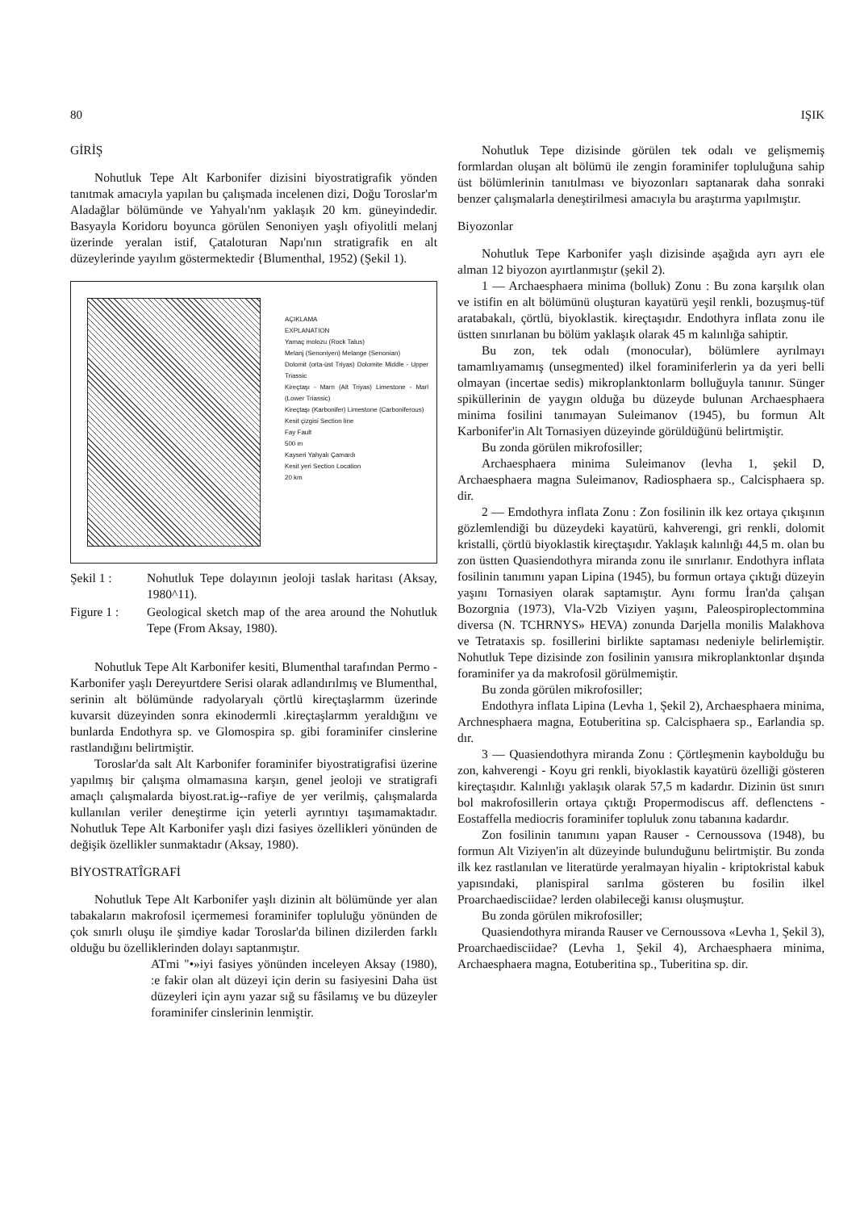80 IŞIK
GİRİŞ
Nohutluk Tepe Alt Karbonifer dizisini biyostratigrafik yönden tanıtmak amacıyla yapılan bu çalışmada incelenen dizi, Doğu Toroslar'm Aladağlar bölümünde ve Yahyalı'nm yaklaşık 20 km. güneyindedir. Basyayla Koridoru boyunca görülen Senoniyen yaşlı ofiyolitli melanj üzerinde yeralan istif, Çataloturan Napı'nın stratigrafik en alt düzeylerinde yayılım göstermektedir {Blumenthal, 1952) (Şekil 1).
AÇIKLAMA
EXPLANATION
Yamaç molozu (Rock Talus)
Melanj (Senoniyen) Melange (Senonian)
Dolomit (orta-üst Triyas) Dolomite Middle - Upper Triassic
Kireçtaşı - Marn (Alt Triyas) Limestone - Marl (Lower Triassic)
Kireçtaşı (Karbonifer) Limestone (Carboniferous)
Kesit çizgisi Section line
Fay Fault
500 m
Kayseri Yahyalı Çamardı
Kesit yeri Section Location
20 km
Şekil 1 : Nohutluk Tepe dolayının jeoloji taslak haritası (Aksay, 1980^11).
Figure 1 : Geological sketch map of the area around the Nohutluk Tepe (From Aksay, 1980).
Nohutluk Tepe Alt Karbonifer kesiti, Blumenthal tarafından Permo - Karbonifer yaşlı Dereyurtdere Serisi olarak adlandırılmış ve Blumenthal, serinin alt bölümünde radyolaryalı çörtlü kireçtaşlarmm üzerinde kuvarsit düzeyinden sonra ekinodermli .kireçtaşlarmm yeraldığını ve bunlarda Endothyra sp. ve Glomospira sp. gibi foraminifer cinslerine rastlandığını belirtmiştir.
Toroslar'da salt Alt Karbonifer foraminifer biyostratigrafisi üzerine yapılmış bir çalışma olmamasına karşın, genel jeoloji ve stratigrafi amaçlı çalışmalarda biyost.rat.ig--rafiye de yer verilmiş, çalışmalarda kullanılan veriler deneştirme için yeterli ayrıntıyı taşımamaktadır. Nohutluk Tepe Alt Karbonifer yaşlı dizi fasiyes özellikleri yönünden de değişik özellikler sunmaktadır (Aksay, 1980).
BİYOSTRATÎGRAFİ
Nohutluk Tepe Alt Karbonifer yaşlı dizinin alt bölümünde yer alan tabakaların makrofosil içermemesi foraminifer topluluğu yönünden de çok sınırlı oluşu ile şimdiye kadar Toroslar'da bilinen dizilerden farklı olduğu bu özelliklerinden dolayı saptanmıştır.
ATmi "•»iyi fasiyes yönünden inceleyen Aksay (1980), :e fakir olan alt düzeyi için derin su fasiyesini Daha üst düzeyleri için aynı yazar sığ su fâsilamış ve bu düzeyler foraminifer cinslerinin lenmiştir.
Nohutluk Tepe dizisinde görülen tek odalı ve gelişmemiş formlardan oluşan alt bölümü ile zengin foraminifer topluluğuna sahip üst bölümlerinin tanıtılması ve biyozonları saptanarak daha sonraki benzer çalışmalarla deneştirilmesi amacıyla bu araştırma yapılmıştır.
Biyozonlar
Nohutluk Tepe Karbonifer yaşlı dizisinde aşağıda ayrı ayrı ele alman 12 biyozon ayırtlanmıştır (şekil 2).
1 — Archaesphaera minima (bolluk) Zonu : Bu zona karşılık olan ve istifin en alt bölümünü oluşturan kayatürü yeşil renkli, bozuşmuş-tüf aratabakalı, çörtlü, biyoklastik. kireçtaşıdır. Endothyra inflata zonu ile üstten sınırlanan bu bölüm yaklaşık olarak 45 m kalınlığa sahiptir.
Bu zon, tek odalı (monocular), bölümlere ayrılmayı tamamlıyamamış (unsegmented) ilkel foraminiferlerin ya da yeri belli olmayan (incertae sedis) mikroplanktonlarm bolluğuyla tanınır. Sünger spiküllerinin de yaygın olduğa bu düzeyde bulunan Archaesphaera minima fosilini tanımayan Suleimanov (1945), bu formun Alt Karbonifer'in Alt Tornasiyen düzeyinde görüldüğünü belirtmiştir.
Bu zonda görülen mikrofosiller;
Archaesphaera minima Suleimanov (levha 1, şekil D, Archaesphaera magna Suleimanov, Radiosphaera sp., Calcisphaera sp. dir.
2 — Emdothyra inflata Zonu : Zon fosilinin ilk kez ortaya çıkışının gözlemlendiği bu düzeydeki kayatürü, kahverengi, gri renkli, dolomit kristalli, çörtlü biyoklastik kireçtaşıdır. Yaklaşık kalınlığı 44,5 m. olan bu zon üstten Quasiendothyra miranda zonu ile sınırlanır. Endothyra inflata fosilinin tanımını yapan Lipina (1945), bu formun ortaya çıktığı düzeyin yaşını Tornasiyen olarak saptamıştır. Aynı formu İran'da çalışan Bozorgnia (1973), Vla-V2b Viziyen yaşını, Paleospiroplectommina diversa (N. TCHRNYS» HEVA) zonunda Darjella monilis Malakhova ve Tetrataxis sp. fosillerini birlikte saptaması nedeniyle belirlemiştir. Nohutluk Tepe dizisinde zon fosilinin yanısıra mikroplanktonlar dışında foraminifer ya da makrofosil görülmemiştir.
Bu zonda görülen mikrofosiller;
Endothyra inflata Lipina (Levha 1, Şekil 2), Archaesphaera minima, Archnesphaera magna, Eotuberitina sp. Calcisphaera sp., Earlandia sp. dır.
3 — Quasiendothyra miranda Zonu : Çörtleşmenin kaybolduğu bu zon, kahverengi - Koyu gri renkli, biyoklastik kayatürü özelliği gösteren kireçtaşıdır. Kalınlığı yaklaşık olarak 57,5 m kadardır. Dizinin üst sınırı bol makrofosillerin ortaya çıktığı Propermodiscus aff. deflenctens - Eostaffella mediocris foraminifer topluluk zonu tabanına kadardır.
Zon fosilinin tanımını yapan Rauser - Cernoussova (1948), bu formun Alt Viziyen'in alt düzeyinde bulunduğunu belirtmiştir. Bu zonda ilk kez rastlanılan ve literatürde yeralmayan hiyalin - kriptokristal kabuk yapısındaki, planispiral sarılma gösteren bu fosilin ilkel Proarchaedisciidae? lerden olabileceği kanısı oluşmuştur.
Bu zonda görülen mikrofosiller;
Quasiendothyra miranda Rauser ve Cernoussova «Levha 1, Şekil 3), Proarchaedisciidae? (Levha 1, Şekil 4), Archaesphaera minima, Archaesphaera magna, Eotuberitina sp., Tuberitina sp. dir.